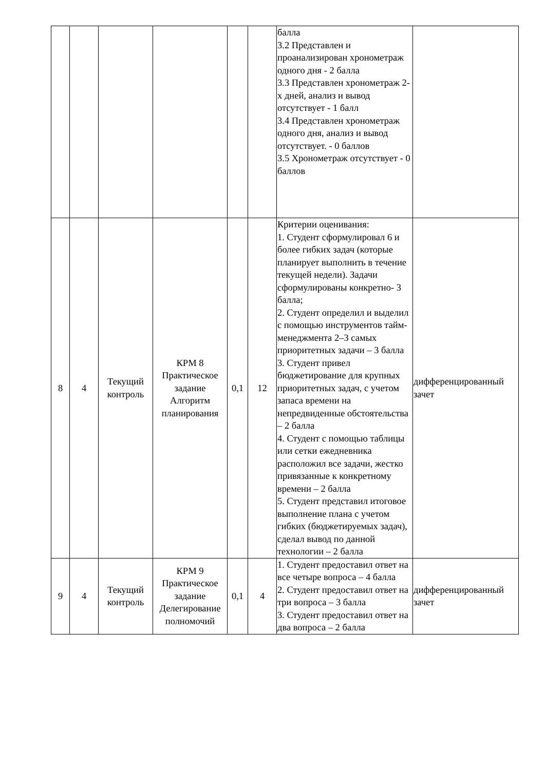| | | | | | | балла 3.2 Представлен и проанализирован хронометраж одного дня - 2 балла 3.3 Представлен хронометраж 2-х дней, анализ и вывод отсутствует - 1 балл 3.4 Представлен хронометраж одного дня, анализ и вывод отсутствует. - 0 баллов 3.5 Хронометраж отсутствует - 0 баллов | |
| 8 | 4 | Текущий контроль | КРМ 8 Практическое задание Алгоритм планирования | 0,1 | 12 | Критерии оценивания: 1. Студент сформулировал 6 и более гибких задач (которые планирует выполнить в течение текущей недели). Задачи сформулированы конкретно- 3 балла; 2. Студент определил и выделил с помощью инструментов тайм-менеджмента 2–3 самых приоритетных задачи – 3 балла 3. Студент привел бюджетирование для крупных приоритетных задач, с учетом запаса времени на непредвиденные обстоятельства – 2 балла 4. Студент с помощью таблицы или сетки ежедневника расположил все задачи, жестко привязанные к конкретному времени – 2 балла 5. Студент представил итоговое выполнение плана с учетом гибких (бюджетируемых задач), сделал вывод по данной технологии – 2 балла | дифференцированный зачет |
| 9 | 4 | Текущий контроль | КРМ 9 Практическое задание Делегирование полномочий | 0,1 | 4 | 1. Студент предоставил ответ на все четыре вопроса – 4 балла 2. Студент предоставил ответ на три вопроса – 3 балла 3. Студент предоставил ответ на два вопроса – 2 балла | дифференцированный зачет |